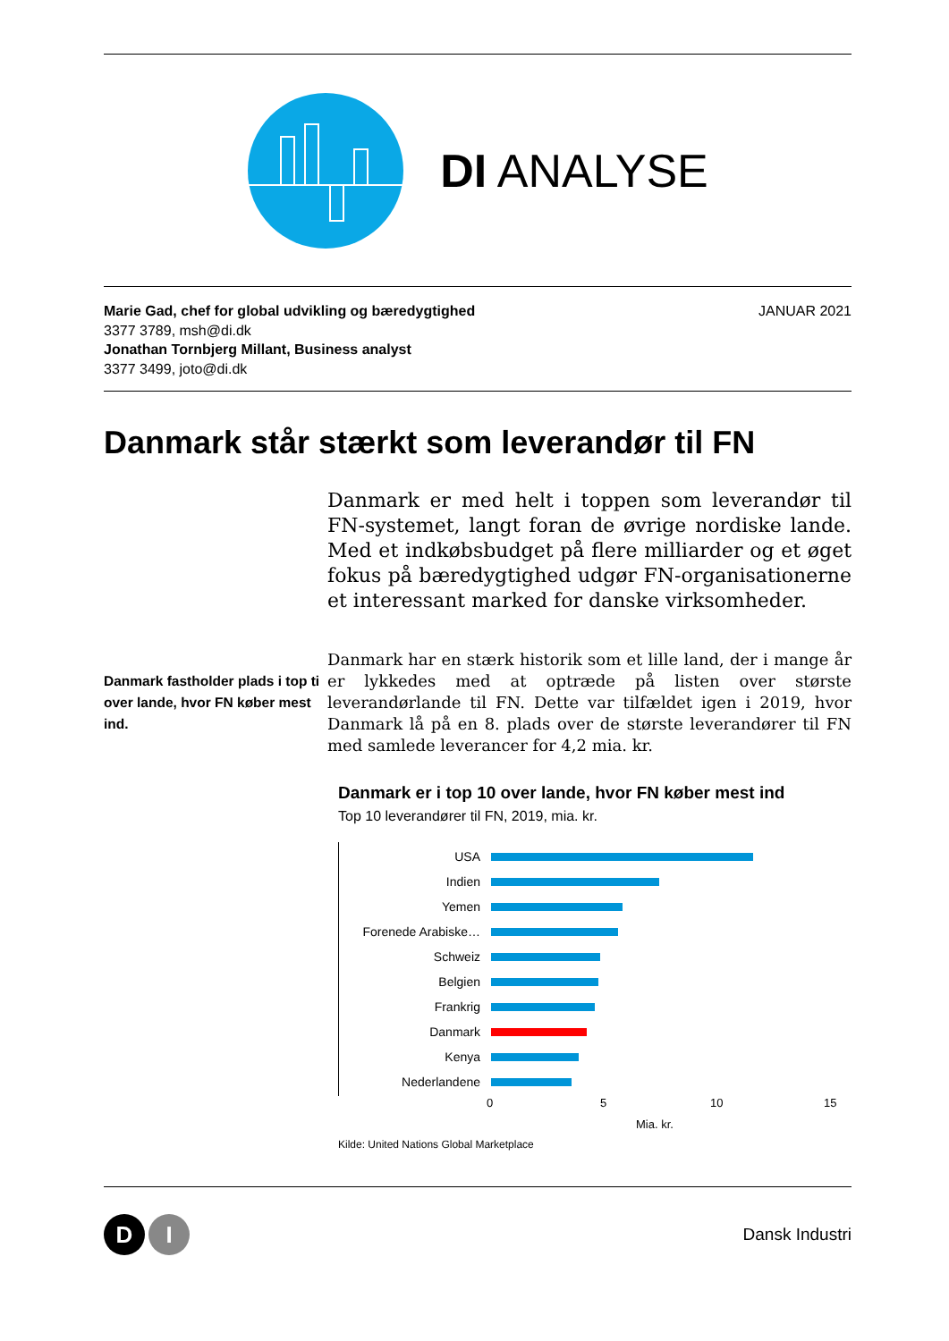DI ANALYSE
Marie Gad, chef for global udvikling og bæredygtighed
3377 3789, msh@di.dk
Jonathan Tornbjerg Millant, Business analyst
3377 3499, joto@di.dk
JANUAR 2021
Danmark står stærkt som leverandør til FN
Danmark er med helt i toppen som leverandør til FN-systemet, langt foran de øvrige nordiske lande. Med et indkøbsbudget på flere milliarder og et øget fokus på bæredygtighed udgør FN-organisationerne et interessant marked for danske virksomheder.
Danmark fastholder plads i top ti over lande, hvor FN køber mest ind.
Danmark har en stærk historik som et lille land, der i mange år er lykkedes med at optræde på listen over største leverandørlande til FN. Dette var tilfældet igen i 2019, hvor Danmark lå på en 8. plads over de største leverandører til FN med samlede leverancer for 4,2 mia. kr.
Danmark er i top 10 over lande, hvor FN køber mest ind
Top 10 leverandører til FN, 2019, mia. kr.
USA
Indien
Yemen
Forenede Arabiske…
Schweiz
Belgien
Frankrig
Danmark
Kenya
Nederlandene
0 5 10 15
Mia. kr.
Kilde: United Nations Global Marketplace
D I
Dansk Industri